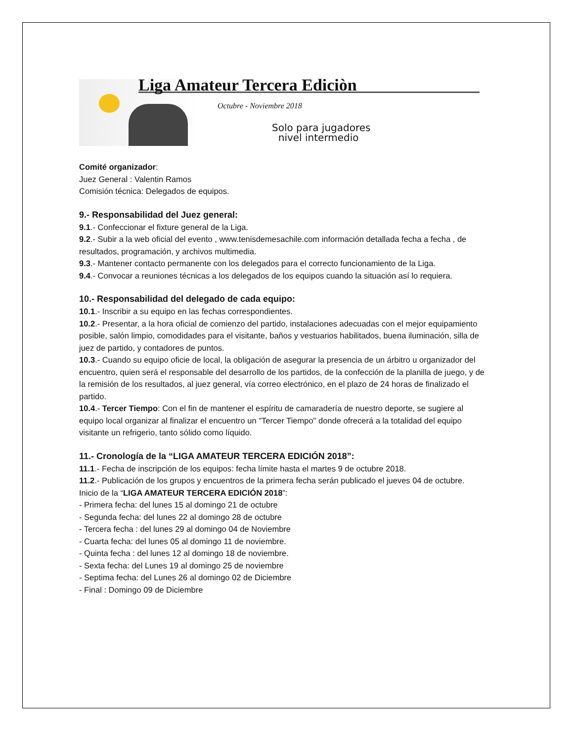Liga Amateur Tercera Ediciòn
Octubre - Noviembre 2018
Solo para jugadores
nivel intermedio
Comité organizador:
Juez General : Valentin Ramos
Comisión técnica: Delegados de equipos.
9.- Responsabilidad del Juez general:
9.1.- Confeccionar el fixture general de la Liga.
9.2.- Subir a la web oficial del evento , www.tenisdemesachile.com información detallada fecha a fecha , de resultados, programación, y archivos multimedia.
9.3.- Mantener contacto permanente con los delegados para el correcto funcionamiento de la Liga.
9.4.- Convocar a reuniones técnicas a los delegados de los equipos cuando la situación así lo requiera.
10.- Responsabilidad del delegado de cada equipo:
10.1.- Inscribir a su equipo en las fechas correspondientes.
10.2.- Presentar, a la hora oficial de comienzo del partido, instalaciones adecuadas con el mejor equipamiento posible, salón limpio, comodidades para el visitante, baños y vestuarios habilitados, buena iluminación, silla de juez de partido, y contadores de puntos.
10.3.- Cuando su equipo oficie de local, la obligación de asegurar la presencia de un árbitro u organizador del encuentro, quien será el responsable del desarrollo de los partidos, de la confección de la planilla de juego, y de la remisión de los resultados, al juez general, vía correo electrónico, en el plazo de 24 horas de finalizado el partido.
10.4.- Tercer Tiempo: Con el fin de mantener el espíritu de camaradería de nuestro deporte, se sugiere al equipo local organizar al finalizar el encuentro un "Tercer Tiempo" donde ofrecerá a la totalidad del equipo visitante un refrigerio, tanto sólido como líquido.
11.- Cronología de la “LIGA AMATEUR TERCERA EDICIÓN 2018”:
11.1.- Fecha de inscripción de los equipos: fecha límite hasta el martes 9 de octubre 2018.
11.2.- Publicación de los grupos y encuentros de la primera fecha serán publicado el jueves 04 de octubre.
Inicio de la “LIGA AMATEUR TERCERA EDICIÓN 2018”:
- Primera fecha: del lunes 15 al domingo 21 de octubre
- Segunda fecha: del lunes 22 al domingo 28 de octubre
- Tercera fecha : del lunes 29 al domingo 04 de Noviembre
- Cuarta fecha: del lunes 05 al domingo 11 de noviembre.
- Quinta fecha : del lunes 12 al domingo 18 de noviembre.
- Sexta fecha: del Lunes 19 al domingo 25 de noviembre
- Septima fecha: del Lunes 26 al domingo 02 de Diciembre
- Final : Domingo 09 de Diciembre